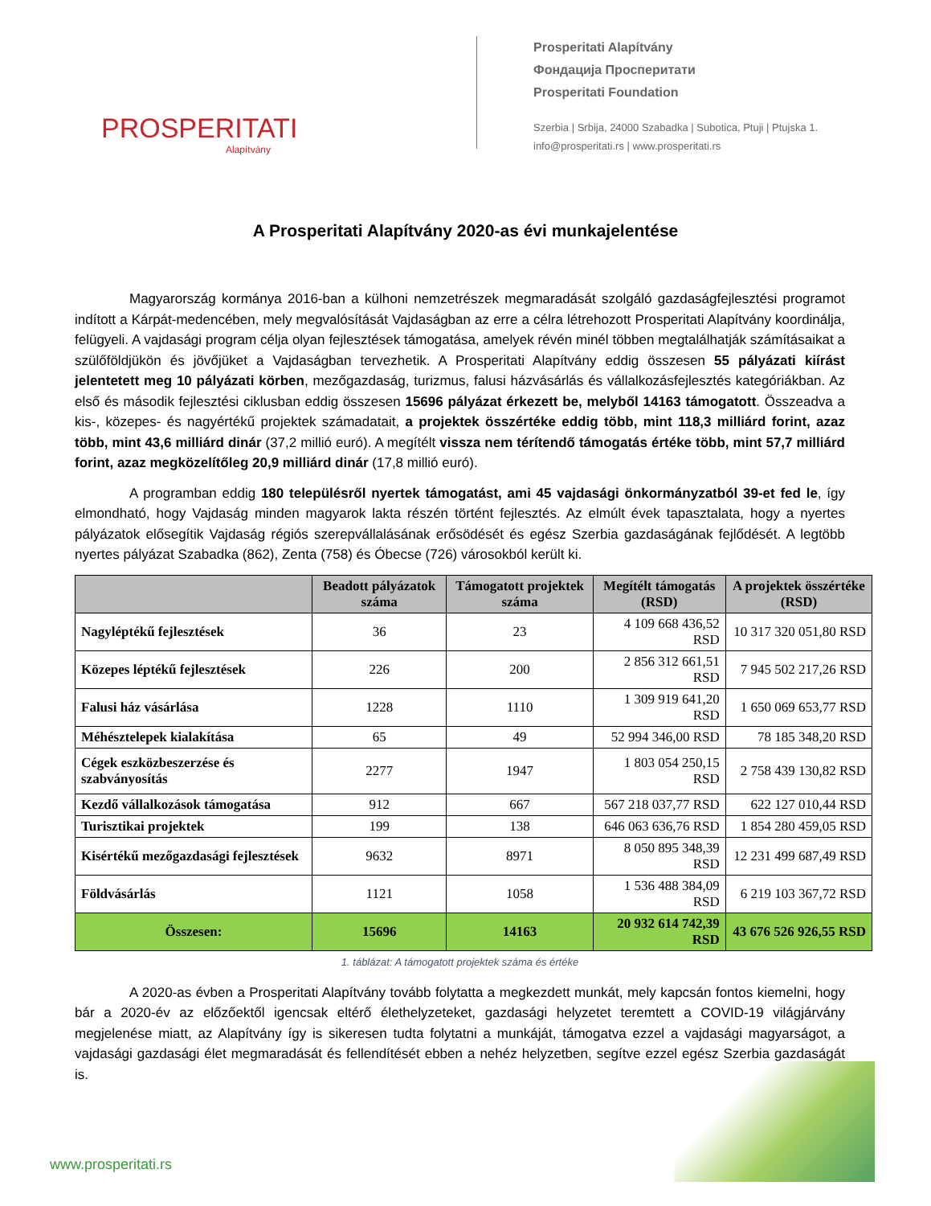PROSPERITATI
Alapítvány
Prosperitati Alapítvány
Фондација Просперитати
Prosperitati Foundation
Szerbia | Srbija, 24000 Szabadka | Subotica, Ptuji | Ptujska 1.
info@prosperitati.rs | www.prosperitati.rs
A Prosperitati Alapítvány 2020-as évi munkajelentése
Magyarország kormánya 2016-ban a külhoni nemzetrészek megmaradását szolgáló gazdaságfejlesztési programot indított a Kárpát-medencében, mely megvalósítását Vajdaságban az erre a célra létrehozott Prosperitati Alapítvány koordinálja, felügyeli. A vajdasági program célja olyan fejlesztések támogatása, amelyek révén minél többen megtalálhatják számításaikat a szülőföldjükön és jövőjüket a Vajdaságban tervezhetik. A Prosperitati Alapítvány eddig összesen 55 pályázati kiírást jelentetett meg 10 pályázati körben, mezőgazdaság, turizmus, falusi házvásárlás és vállalkozásfejlesztés kategóriákban. Az első és második fejlesztési ciklusban eddig összesen 15696 pályázat érkezett be, melyből 14163 támogatott. Összeadva a kis-, közepes- és nagyértékű projektek számadatait, a projektek összértéke eddig több, mint 118,3 milliárd forint, azaz több, mint 43,6 milliárd dinár (37,2 millió euró). A megítélt vissza nem térítendő támogatás értéke több, mint 57,7 milliárd forint, azaz megközelítőleg 20,9 milliárd dinár (17,8 millió euró).
A programban eddig 180 településről nyertek támogatást, ami 45 vajdasági önkormányzatból 39-et fed le, így elmondható, hogy Vajdaság minden magyarok lakta részén történt fejlesztés. Az elmúlt évek tapasztalata, hogy a nyertes pályázatok elősegítik Vajdaság régiós szerepvállalásának erősödését és egész Szerbia gazdaságának fejlődését. A legtöbb nyertes pályázat Szabadka (862), Zenta (758) és Óbecse (726) városokból került ki.
| | Beadott pályázatok száma | Támogatott projektek száma | Megítélt támogatás (RSD) | A projektek összértéke (RSD) |
| --- | --- | --- | --- | --- |
| Nagyléptékű fejlesztések | 36 | 23 | 4 109 668 436,52 RSD | 10 317 320 051,80 RSD |
| Közepes léptékű fejlesztések | 226 | 200 | 2 856 312 661,51 RSD | 7 945 502 217,26 RSD |
| Falusi ház vásárlása | 1228 | 1110 | 1 309 919 641,20 RSD | 1 650 069 653,77 RSD |
| Méhésztelepek kialakítása | 65 | 49 | 52 994 346,00 RSD | 78 185 348,20 RSD |
| Cégek eszközbeszerzése és szabványosítás | 2277 | 1947 | 1 803 054 250,15 RSD | 2 758 439 130,82 RSD |
| Kezdő vállalkozások támogatása | 912 | 667 | 567 218 037,77 RSD | 622 127 010,44 RSD |
| Turisztikai projektek | 199 | 138 | 646 063 636,76 RSD | 1 854 280 459,05 RSD |
| Kisértékű mezőgazdasági fejlesztések | 9632 | 8971 | 8 050 895 348,39 RSD | 12 231 499 687,49 RSD |
| Földvásárlás | 1121 | 1058 | 1 536 488 384,09 RSD | 6 219 103 367,72 RSD |
| Összesen: | 15696 | 14163 | 20 932 614 742,39 RSD | 43 676 526 926,55 RSD |
1. táblázat: A támogatott projektek száma és értéke
A 2020-as évben a Prosperitati Alapítvány tovább folytatta a megkezdett munkát, mely kapcsán fontos kiemelni, hogy bár a 2020-év az előzőektől igencsak eltérő élethelyzeteket, gazdasági helyzetet teremtett a COVID-19 világjárvány megjelenése miatt, az Alapítvány így is sikeresen tudta folytatni a munkáját, támogatva ezzel a vajdasági magyarságot, a vajdasági gazdasági élet megmaradását és fellendítését ebben a nehéz helyzetben, segítve ezzel egész Szerbia gazdaságát is.
www.prosperitati.rs